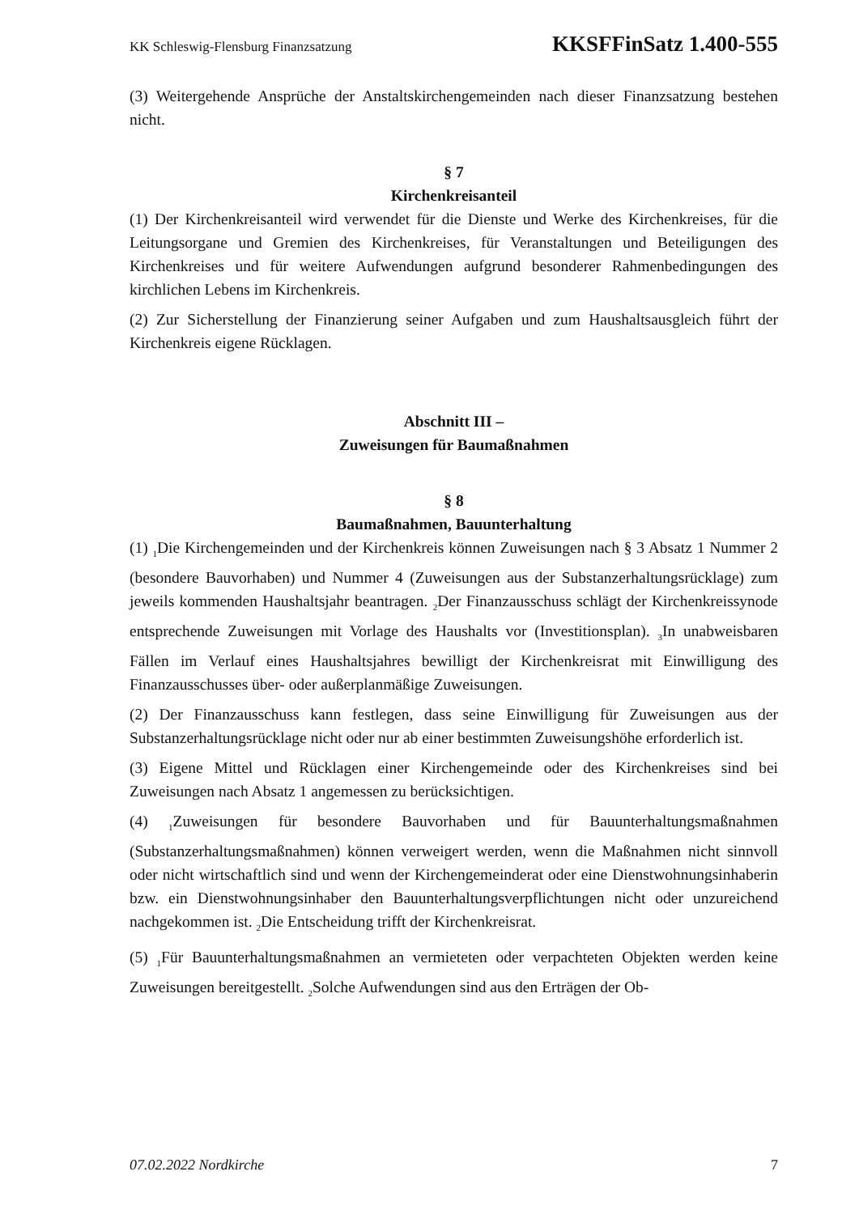KK Schleswig-Flensburg Finanzsatzung KKSFFinSatz 1.400-555
(3) Weitergehende Ansprüche der Anstaltskirchengemeinden nach dieser Finanzsatzung bestehen nicht.
§ 7
Kirchenkreisanteil
(1) Der Kirchenkreisanteil wird verwendet für die Dienste und Werke des Kirchenkreises, für die Leitungsorgane und Gremien des Kirchenkreises, für Veranstaltungen und Beteiligungen des Kirchenkreises und für weitere Aufwendungen aufgrund besonderer Rahmenbedingungen des kirchlichen Lebens im Kirchenkreis.
(2) Zur Sicherstellung der Finanzierung seiner Aufgaben und zum Haushaltsausgleich führt der Kirchenkreis eigene Rücklagen.
Abschnitt III –
Zuweisungen für Baumaßnahmen
§ 8
Baumaßnahmen, Bauunterhaltung
(1) <sub>1</sub>Die Kirchengemeinden und der Kirchenkreis können Zuweisungen nach § 3 Absatz 1 Nummer 2 (besondere Bauvorhaben) und Nummer 4 (Zuweisungen aus der Substanzerhaltungsrücklage) zum jeweils kommenden Haushaltsjahr beantragen. <sub>2</sub>Der Finanzausschuss schlägt der Kirchenkreissynode entsprechende Zuweisungen mit Vorlage des Haushalts vor (Investitionsplan). <sub>3</sub>In unabweisbaren Fällen im Verlauf eines Haushaltsjahres bewilligt der Kirchenkreisrat mit Einwilligung des Finanzausschusses über- oder außerplanmäßige Zuweisungen.
(2) Der Finanzausschuss kann festlegen, dass seine Einwilligung für Zuweisungen aus der Substanzerhaltungsrücklage nicht oder nur ab einer bestimmten Zuweisungshöhe erforderlich ist.
(3) Eigene Mittel und Rücklagen einer Kirchengemeinde oder des Kirchenkreises sind bei Zuweisungen nach Absatz 1 angemessen zu berücksichtigen.
(4) <sub>1</sub>Zuweisungen für besondere Bauvorhaben und für Bauunterhaltungsmaßnahmen (Substanzerhaltungsmaßnahmen) können verweigert werden, wenn die Maßnahmen nicht sinnvoll oder nicht wirtschaftlich sind und wenn der Kirchengemeinderat oder eine Dienstwohnungsinhaberin bzw. ein Dienstwohnungsinhaber den Bauunterhaltungsverpflichtungen nicht oder unzureichend nachgekommen ist. <sub>2</sub>Die Entscheidung trifft der Kirchenkreisrat.
(5) <sub>1</sub>Für Bauunterhaltungsmaßnahmen an vermieteten oder verpachteten Objekten werden keine Zuweisungen bereitgestellt. <sub>2</sub>Solche Aufwendungen sind aus den Erträgen der Ob-
07.02.2022 Nordkirche 7